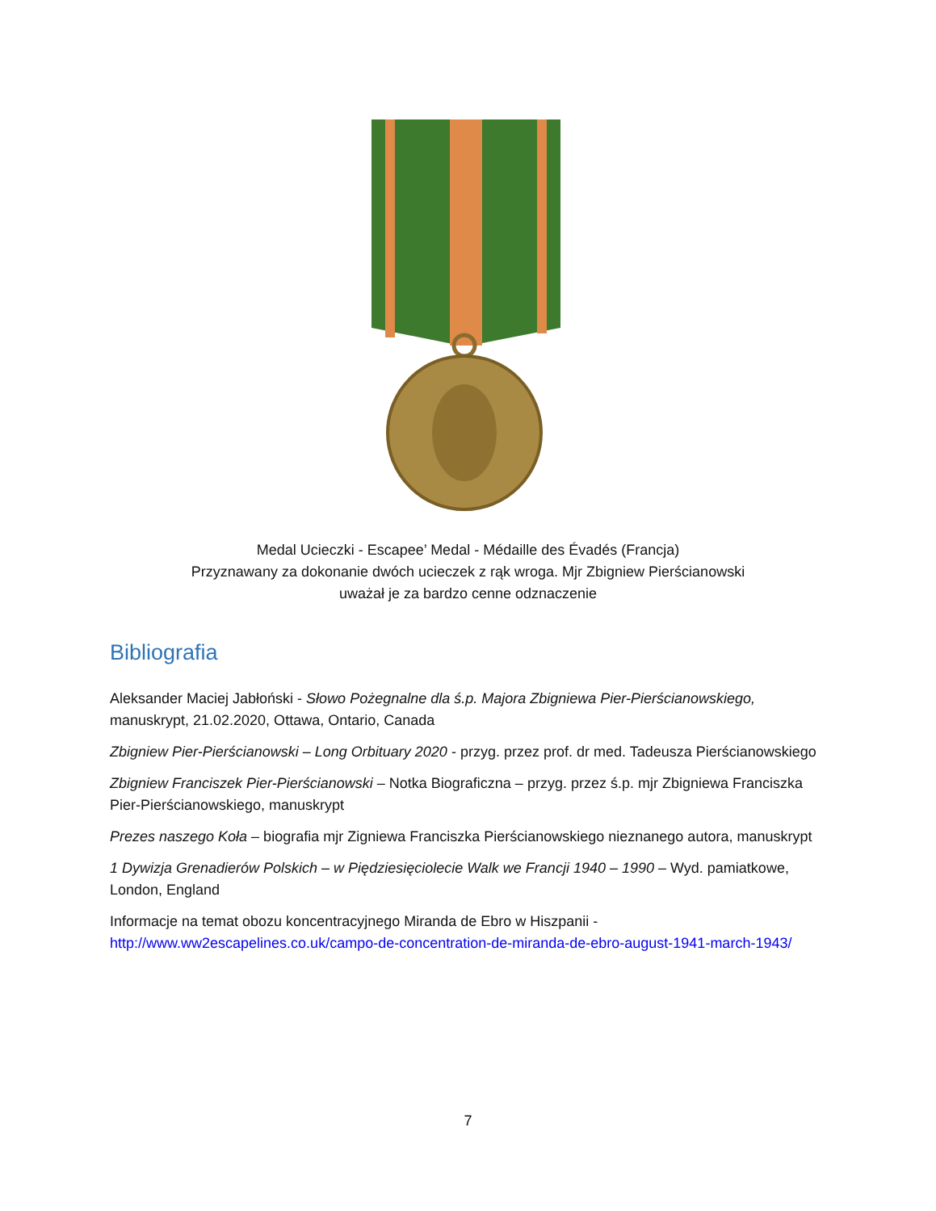Medal Ucieczki - Escapee’ Medal - Médaille des Évadés (Francja)
Przyznawany za dokonanie dwóch ucieczek z rąk wroga. Mjr Zbigniew Pierścianowski
uważał je za bardzo cenne odznaczenie
Bibliografia
Aleksander Maciej Jabłoński - Słowo Pożegnalne dla ś.p. Majora Zbigniewa Pier-Pierścianowskiego, manuskrypt, 21.02.2020, Ottawa, Ontario, Canada
Zbigniew Pier-Pierścianowski – Long Orbituary 2020 - przyg. przez prof. dr med. Tadeusza Pierścianowskiego
Zbigniew Franciszek Pier-Pierścianowski – Notka Biograficzna – przyg. przez ś.p. mjr Zbigniewa Franciszka Pier-Pierścianowskiego, manuskrypt
Prezes naszego Koła – biografia mjr Zigniewa Franciszka Pierścianowskiego nieznanego autora, manuskrypt
1 Dywizja Grenadierów Polskich – w Piędziesięciolecie Walk we Francji 1940 – 1990 – Wyd. pamiatkowe, London, England
Informacje na temat obozu koncentracyjnego Miranda de Ebro w Hiszpanii - http://www.ww2escapelines.co.uk/campo-de-concentration-de-miranda-de-ebro-august-1941-march-1943/
7